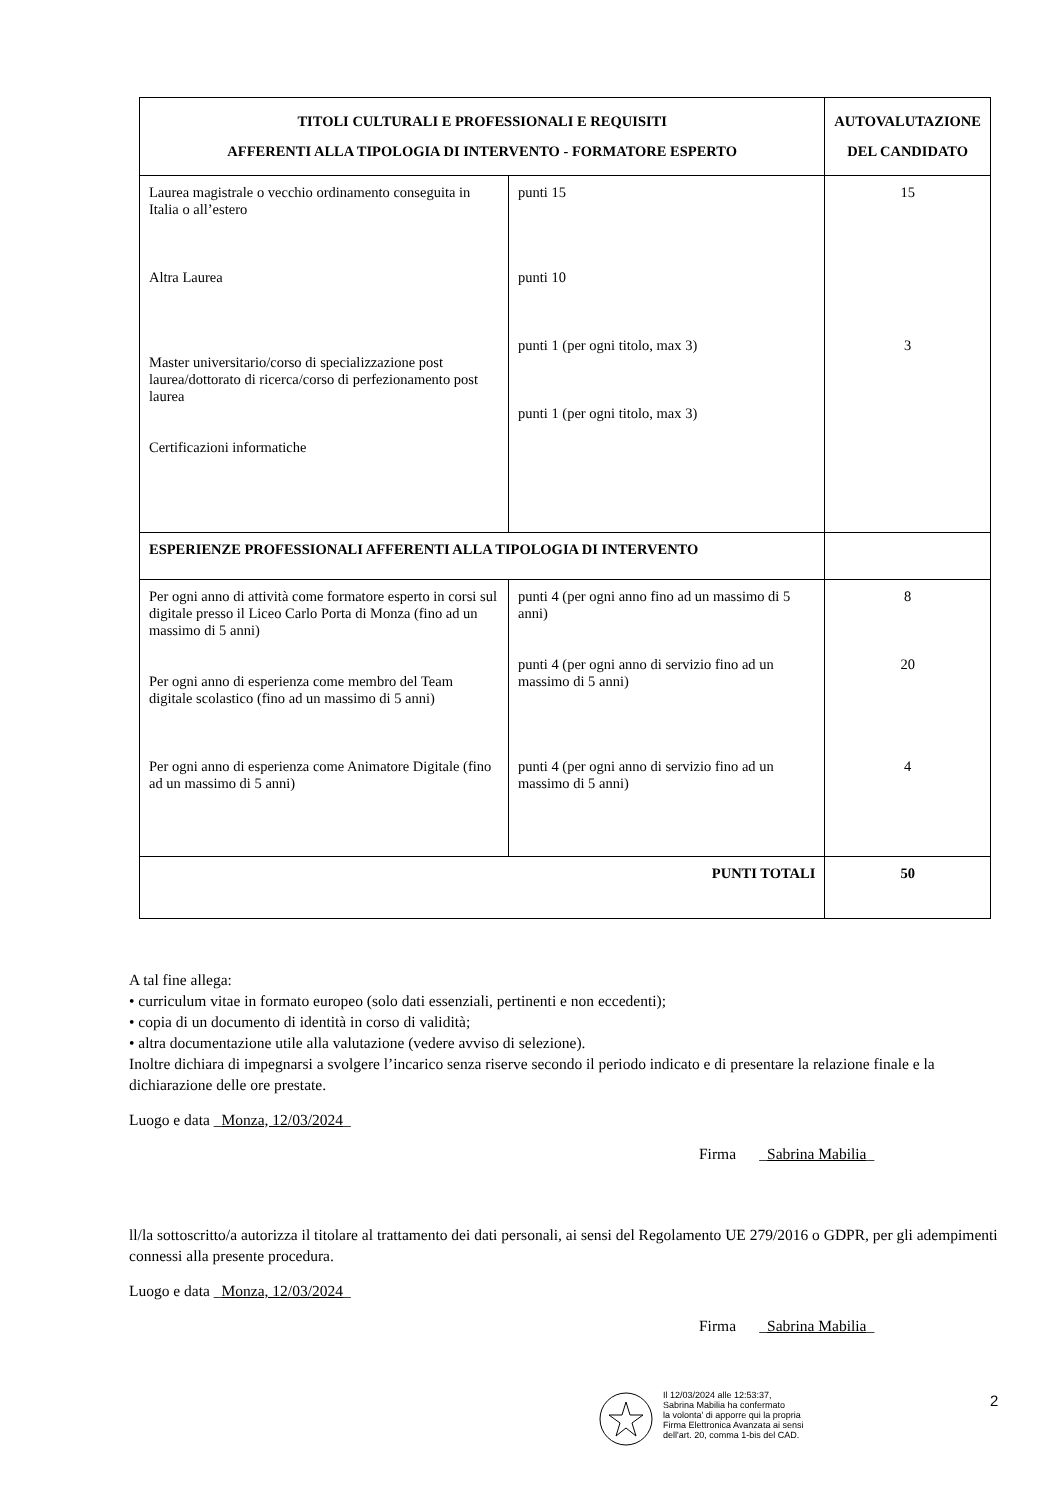| TITOLI CULTURALI E PROFESSIONALI E REQUISITI AFFERENTI ALLA TIPOLOGIA DI INTERVENTO - FORMATORE ESPERTO | | AUTOVALUTAZIONE DEL CANDIDATO |
| --- | --- | --- |
| Laurea magistrale o vecchio ordinamento conseguita in Italia o all’estero Altra Laurea Master universitario/corso di specializzazione post laurea/dottorato di ricerca/corso di perfezionamento post laurea Certificazioni informatiche | punti 15 punti 10 punti 1 (per ogni titolo, max 3) punti 1 (per ogni titolo, max 3) | 15 3 |
| ESPERIENZE PROFESSIONALI AFFERENTI ALLA TIPOLOGIA DI INTERVENTO | | |
| Per ogni anno di attività come formatore esperto in corsi sul digitale presso il Liceo Carlo Porta di Monza (fino ad un massimo di 5 anni) Per ogni anno di esperienza come membro del Team digitale scolastico (fino ad un massimo di 5 anni) Per ogni anno di esperienza come Animatore Digitale (fino ad un massimo di 5 anni) | punti 4 (per ogni anno fino ad un massimo di 5 anni) punti 4 (per ogni anno di servizio fino ad un massimo di 5 anni) punti 4 (per ogni anno di servizio fino ad un massimo di 5 anni) | 8 20 4 |
| PUNTI TOTALI | | 50 |
A tal fine allega:
• curriculum vitae in formato europeo (solo dati essenziali, pertinenti e non eccedenti);
• copia di un documento di identità in corso di validità;
• altra documentazione utile alla valutazione (vedere avviso di selezione).
Inoltre dichiara di impegnarsi a svolgere l’incarico senza riserve secondo il periodo indicato e di presentare la relazione finale e la dichiarazione delle ore prestate.
Luogo e data _Monza, 12/03/2024_
Firma _Sabrina Mabilia_
ll/la sottoscritto/a autorizza il titolare al trattamento dei dati personali, ai sensi del Regolamento UE 279/2016 o GDPR, per gli adempimenti connessi alla presente procedura.
Luogo e data _Monza, 12/03/2024_
Firma _Sabrina Mabilia_
Il 12/03/2024 alle 12:53:37,
Sabrina Mabilia ha confermato
la volonta' di apporre qui la propria
Firma Elettronica Avanzata ai sensi
dell'art. 20, comma 1-bis del CAD.
2